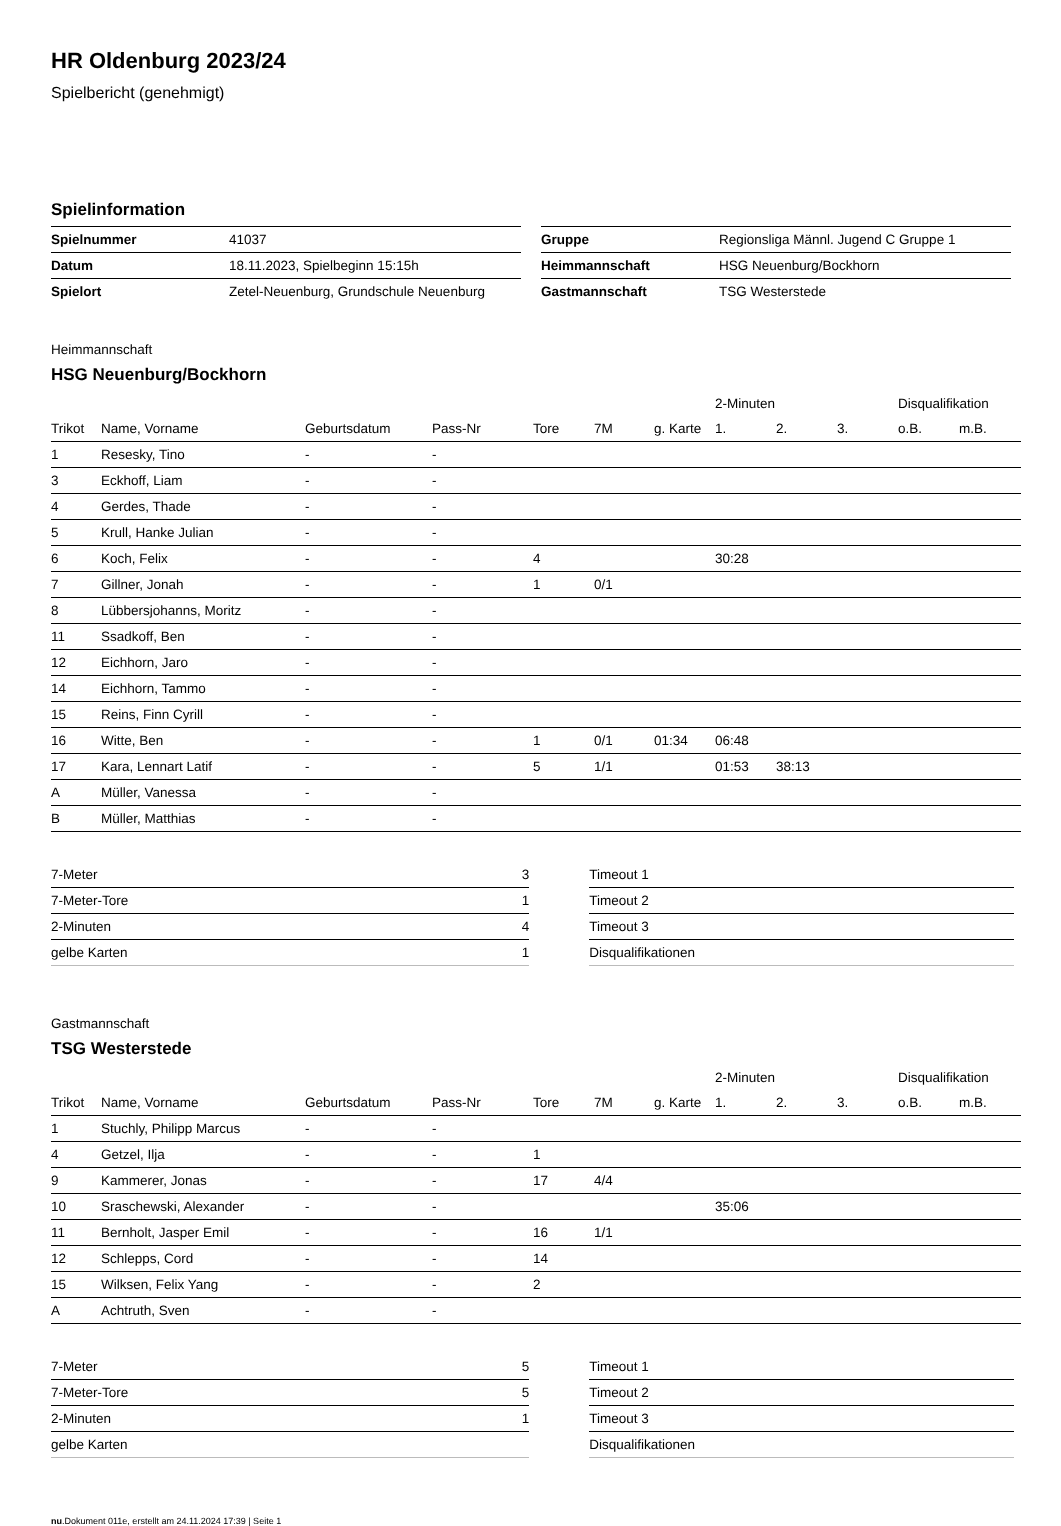HR Oldenburg 2023/24
Spielbericht (genehmigt)
Spielinformation
| Spielnummer | 41037 |
| Datum | 18.11.2023, Spielbeginn 15:15h |
| Spielort | Zetel-Neuenburg, Grundschule Neuenburg |
| Gruppe | Regionsliga Männl. Jugend C Gruppe 1 |
| Heimmannschaft | HSG Neuenburg/Bockhorn |
| Gastmannschaft | TSG Westerstede |
Heimmannschaft
HSG Neuenburg/Bockhorn
| | | | | | | | 2-Minuten | | | Disqualifikation | |
| --- | --- | --- | --- | --- | --- | --- | --- | --- | --- | --- | --- |
| Trikot | Name, Vorname | Geburtsdatum | Pass-Nr | Tore | 7M | g. Karte | 1. | 2. | 3. | o.B. | m.B. |
| 1 | Resesky, Tino | - | - | | | | | | | | |
| 3 | Eckhoff, Liam | - | - | | | | | | | | |
| 4 | Gerdes, Thade | - | - | | | | | | | | |
| 5 | Krull, Hanke Julian | - | - | | | | | | | | |
| 6 | Koch, Felix | - | - | 4 | | | 30:28 | | | | |
| 7 | Gillner, Jonah | - | - | 1 | 0/1 | | | | | | |
| 8 | Lübbersjohanns, Moritz | - | - | | | | | | | | |
| 11 | Ssadkoff, Ben | - | - | | | | | | | | |
| 12 | Eichhorn, Jaro | - | - | | | | | | | | |
| 14 | Eichhorn, Tammo | - | - | | | | | | | | |
| 15 | Reins, Finn Cyrill | - | - | | | | | | | | |
| 16 | Witte, Ben | - | - | 1 | 0/1 | 01:34 | 06:48 | | | | |
| 17 | Kara, Lennart Latif | - | - | 5 | 1/1 | | 01:53 | 38:13 | | | |
| A | Müller, Vanessa | - | - | | | | | | | | |
| B | Müller, Matthias | - | - | | | | | | | | |
| 7-Meter | 3 |
| 7-Meter-Tore | 1 |
| 2-Minuten | 4 |
| gelbe Karten | 1 |
| Timeout 1 |
| Timeout 2 |
| Timeout 3 |
| Disqualifikationen |
Gastmannschaft
TSG Westerstede
| | | | | | | | 2-Minuten | | | Disqualifikation | |
| --- | --- | --- | --- | --- | --- | --- | --- | --- | --- | --- | --- |
| Trikot | Name, Vorname | Geburtsdatum | Pass-Nr | Tore | 7M | g. Karte | 1. | 2. | 3. | o.B. | m.B. |
| 1 | Stuchly, Philipp Marcus | - | - | | | | | | | | |
| 4 | Getzel, Ilja | - | - | 1 | | | | | | | |
| 9 | Kammerer, Jonas | - | - | 17 | 4/4 | | | | | | |
| 10 | Sraschewski, Alexander | - | - | | | | 35:06 | | | | |
| 11 | Bernholt, Jasper Emil | - | - | 16 | 1/1 | | | | | | |
| 12 | Schlepps, Cord | - | - | 14 | | | | | | | |
| 15 | Wilksen, Felix Yang | - | - | 2 | | | | | | | |
| A | Achtruth, Sven | - | - | | | | | | | | |
| 7-Meter | 5 |
| 7-Meter-Tore | 5 |
| 2-Minuten | 1 |
| gelbe Karten | |
| Timeout 1 |
| Timeout 2 |
| Timeout 3 |
| Disqualifikationen |
nu.Dokument 011e, erstellt am 24.11.2024 17:39 | Seite 1